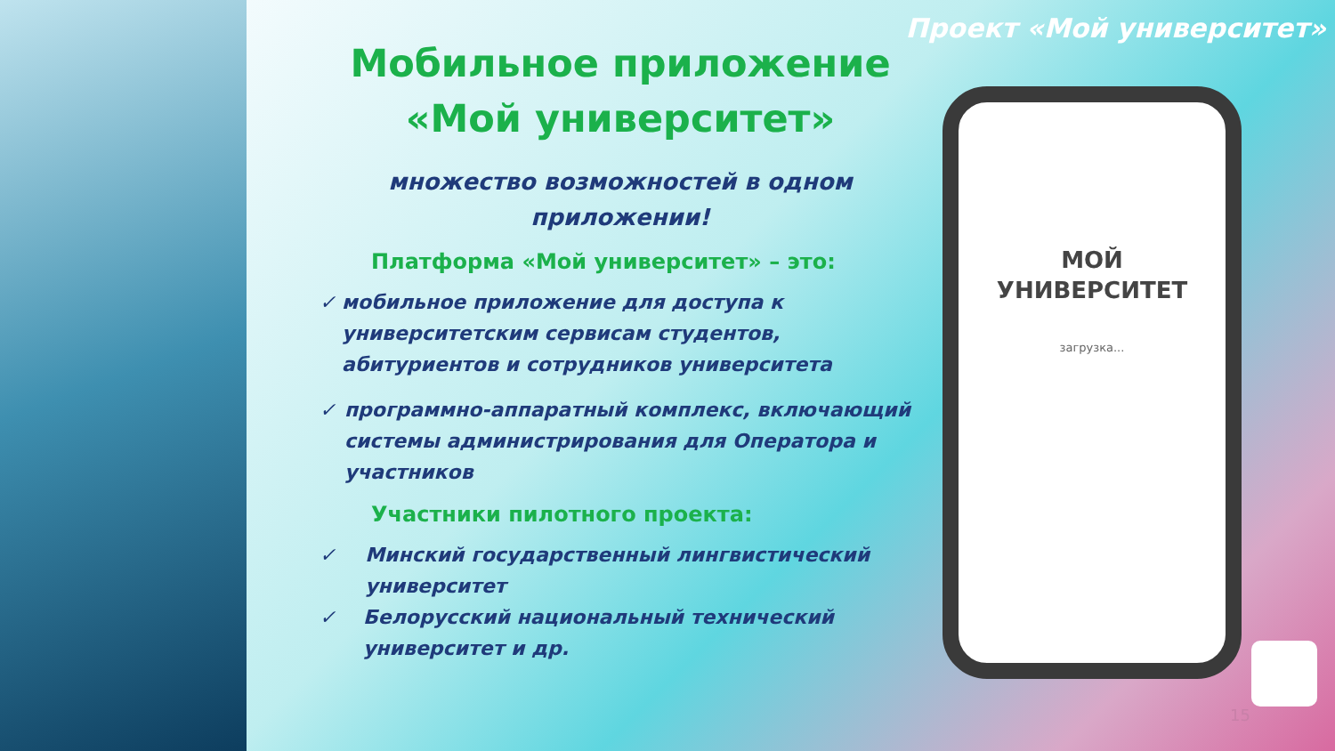Проект «Мой университет»
Мобильное приложение
«Мой университет»
множество возможностей в одном
приложении!
Платформа «Мой университет» – это:
✓ мобильное приложение для доступа к университетским сервисам студентов, абитуриентов и сотрудников университета
✓ программно-аппаратный комплекс, включающий системы администрирования для Оператора и участников
Участники пилотного проекта:
✓ Минский государственный лингвистический университет
✓ Белорусский национальный технический университет и др.
МОЙ
УНИВЕРСИТЕТ
загрузка...
15